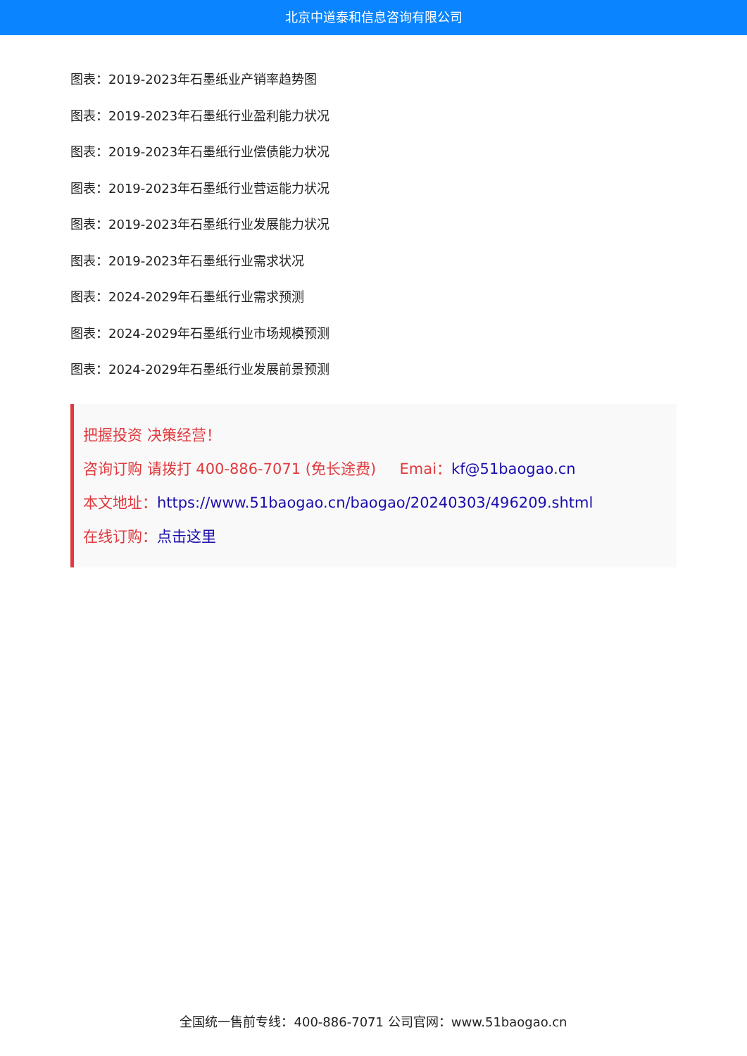北京中道泰和信息咨询有限公司
图表：2019-2023年石墨纸业产销率趋势图
图表：2019-2023年石墨纸行业盈利能力状况
图表：2019-2023年石墨纸行业偿债能力状况
图表：2019-2023年石墨纸行业营运能力状况
图表：2019-2023年石墨纸行业发展能力状况
图表：2019-2023年石墨纸行业需求状况
图表：2024-2029年石墨纸行业需求预测
图表：2024-2029年石墨纸行业市场规模预测
图表：2024-2029年石墨纸行业发展前景预测
把握投资 决策经营！
咨询订购 请拨打 400-886-7071 (免长途费) Emai：kf@51baogao.cn
本文地址：https://www.51baogao.cn/baogao/20240303/496209.shtml
在线订购：点击这里
全国统一售前专线：400-886-7071 公司官网：www.51baogao.cn